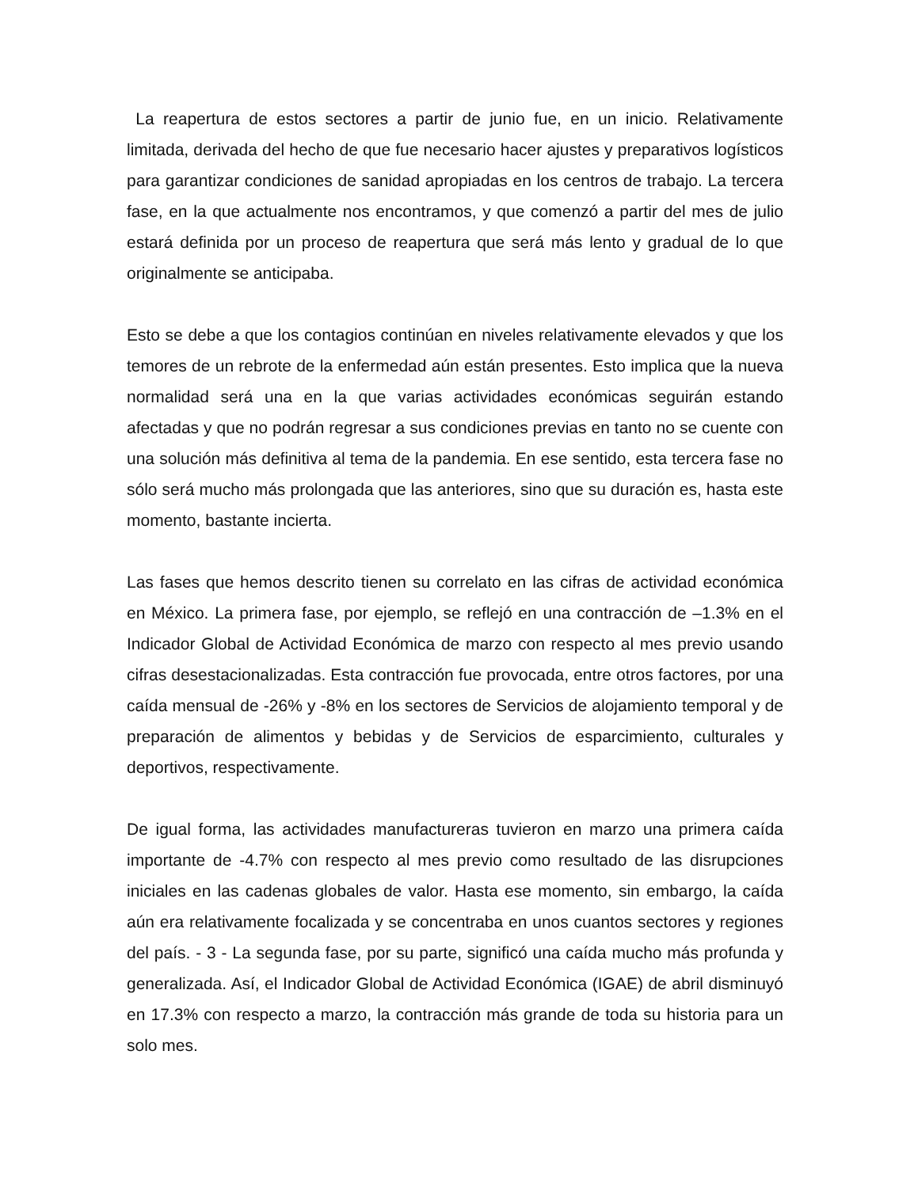La reapertura de estos sectores a partir de junio fue, en un inicio. Relativamente limitada, derivada del hecho de que fue necesario hacer ajustes y preparativos logísticos para garantizar condiciones de sanidad apropiadas en los centros de trabajo. La tercera fase, en la que actualmente nos encontramos, y que comenzó a partir del mes de julio estará definida por un proceso de reapertura que será más lento y gradual de lo que originalmente se anticipaba.
Esto se debe a que los contagios continúan en niveles relativamente elevados y que los temores de un rebrote de la enfermedad aún están presentes. Esto implica que la nueva normalidad será una en la que varias actividades económicas seguirán estando afectadas y que no podrán regresar a sus condiciones previas en tanto no se cuente con una solución más definitiva al tema de la pandemia. En ese sentido, esta tercera fase no sólo será mucho más prolongada que las anteriores, sino que su duración es, hasta este momento, bastante incierta.
Las fases que hemos descrito tienen su correlato en las cifras de actividad económica en México. La primera fase, por ejemplo, se reflejó en una contracción de –1.3% en el Indicador Global de Actividad Económica de marzo con respecto al mes previo usando cifras desestacionalizadas. Esta contracción fue provocada, entre otros factores, por una caída mensual de -26% y -8% en los sectores de Servicios de alojamiento temporal y de preparación de alimentos y bebidas y de Servicios de esparcimiento, culturales y deportivos, respectivamente.
De igual forma, las actividades manufactureras tuvieron en marzo una primera caída importante de -4.7% con respecto al mes previo como resultado de las disrupciones iniciales en las cadenas globales de valor. Hasta ese momento, sin embargo, la caída aún era relativamente focalizada y se concentraba en unos cuantos sectores y regiones del país. - 3 - La segunda fase, por su parte, significó una caída mucho más profunda y generalizada. Así, el Indicador Global de Actividad Económica (IGAE) de abril disminuyó en 17.3% con respecto a marzo, la contracción más grande de toda su historia para un solo mes.